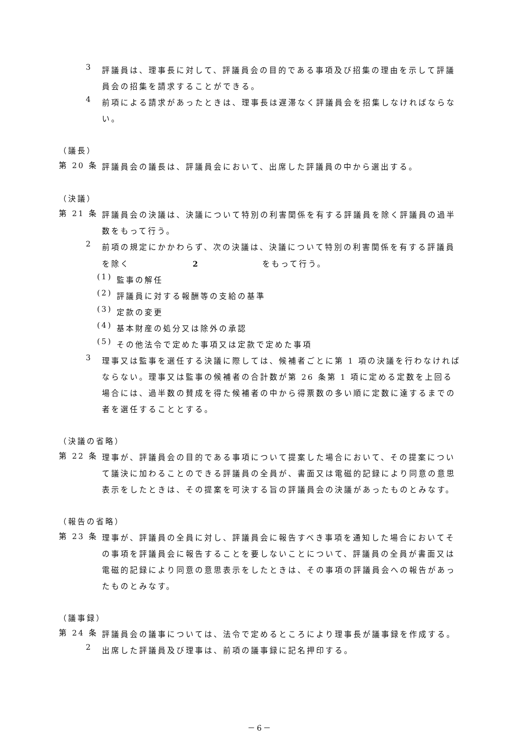3
評議員は、理事長に対して、評議員会の目的である事項及び招集の理由を示して評議員会の招集を請求することができる。
4
前項による請求があったときは、理事長は遅滞なく評議員会を招集しなければならない。
（議長）
第 20 条
評議員会の議長は、評議員会において、出席した評議員の中から選出する。
（決議）
第 21 条
評議員会の決議は、決議について特別の利害関係を有する評議員を除く評議員の過半数をもって行う。
2
前項の規定にかかわらず、次の決議は、決議について特別の利害関係を有する評議員を除く 2 をもって行う。
(1)
監事の解任
(2)
評議員に対する報酬等の支給の基準
(3)
定款の変更
(4)
基本財産の処分又は除外の承認
(5)
その他法令で定めた事項又は定款で定めた事項
3
理事又は監事を選任する決議に際しては、候補者ごとに第 1 項の決議を行わなければならない。理事又は監事の候補者の合計数が第 26 条第 1 項に定める定数を上回る場合には、過半数の賛成を得た候補者の中から得票数の多い順に定数に達するまでの者を選任することとする。
（決議の省略）
第 22 条
理事が、評議員会の目的である事項について提案した場合において、その提案について議決に加わることのできる評議員の全員が、書面又は電磁的記録により同意の意思表示をしたときは、その提案を可決する旨の評議員会の決議があったものとみなす。
（報告の省略）
第 23 条
理事が、評議員の全員に対し、評議員会に報告すべき事項を通知した場合においてその事項を評議員会に報告することを要しないことについて、評議員の全員が書面又は電磁的記録により同意の意思表示をしたときは、その事項の評議員会への報告があったものとみなす。
（議事録）
第 24 条
評議員会の議事については、法令で定めるところにより理事長が議事録を作成する。
2
出席した評議員及び理事は、前項の議事録に記名押印する。
－6－